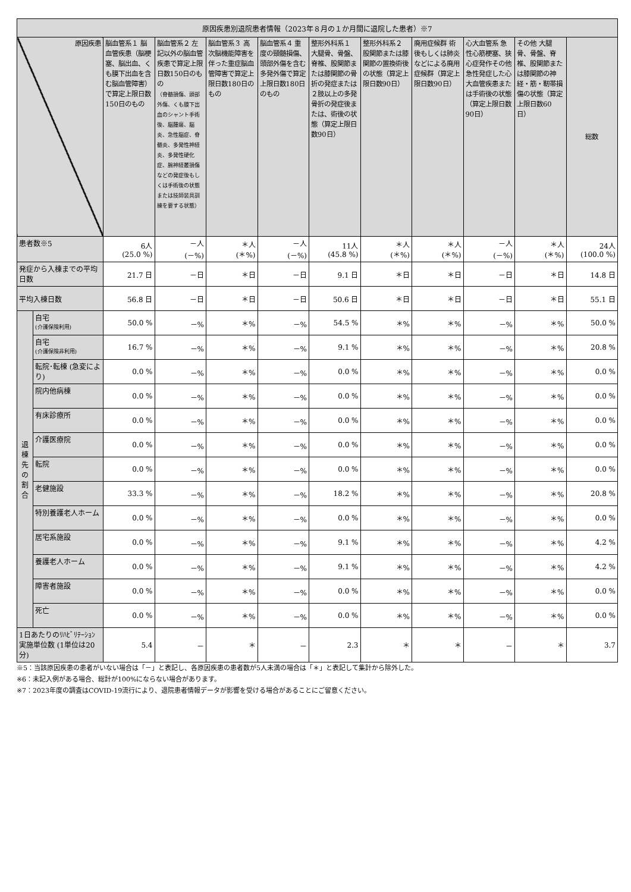| 原因疾患別退院患者情報（2023年８月の１か月間に退院した患者）※7 | | | | | | | | | | | |
| --- | --- | --- | --- | --- | --- | --- | --- | --- | --- | --- | --- |
| 原因疾患 | | 脳血管系１ 脳血管疾患（脳梗塞、脳出血、くも膜下出血を含む脳血管障害）で算定上限日数150日のもの | 脳血管系２ 左記以外の脳血管疾患で算定上限日数150日のもの （脊髄損傷、頭部外傷、くも膜下出血のシャント手術後、脳腫瘍、脳炎、急性脳症、脊髄炎、多発性神経炎、多発性硬化症、腕神経叢損傷などの発症後もしくは手術後の状態または技師装具訓練を要する状態） | 脳血管系３ 高次脳機能障害を伴った重症脳血管障害で算定上限日数180日のもの | 脳血管系４ 重度の頸髄損傷、頭部外傷を含む多発外傷で算定上限日数180日のもの | 整形外科系１ 大腿骨、骨盤、脊椎、股関節または膝関節の骨折の発症または２肢以上の多発骨折の発症後または、術後の状態（算定上限日数90日） | 整形外科系２ 股関節または膝関節の置換術後の状態（算定上限日数90日） | 廃用症候群 術後もしくは肺炎などによる廃用症候群（算定上限日数90日） | 心大血管系 急性心筋梗塞、狭心症発作その他急性発症した心大血管疾患または手術後の状態（算定上限日数90日） | その他 大腿骨、骨盤、脊椎、股関節または膝関節の神経・筋・靭帯損傷の状態（算定上限日数60日） | 総数 |
| 患者数※5 | | 6人 (25.0 %) | －人 (－%) | ＊人 (＊%) | －人 (－%) | 11人 (45.8 %) | ＊人 (＊%) | ＊人 (＊%) | －人 (－%) | ＊人 (＊%) | 24人 (100.0 %) |
| 発症から入棟までの平均日数 | | 21.7 日 | －日 | ＊日 | －日 | 9.1 日 | ＊日 | ＊日 | －日 | ＊日 | 14.8 日 |
| 平均入棟日数 | | 56.8 日 | －日 | ＊日 | －日 | 50.6 日 | ＊日 | ＊日 | －日 | ＊日 | 55.1 日 |
| 退棟先の割合 | 自宅 (介護保険利用) | 50.0 % | －% | ＊% | －% | 54.5 % | ＊% | ＊% | －% | ＊% | 50.0 % |
| | 自宅 (介護保険非利用) | 16.7 % | －% | ＊% | －% | 9.1 % | ＊% | ＊% | －% | ＊% | 20.8 % |
| | 転院･転棟 (急変により) | 0.0 % | －% | ＊% | －% | 0.0 % | ＊% | ＊% | －% | ＊% | 0.0 % |
| | 院内他病棟 | 0.0 % | －% | ＊% | －% | 0.0 % | ＊% | ＊% | －% | ＊% | 0.0 % |
| | 有床診療所 | 0.0 % | －% | ＊% | －% | 0.0 % | ＊% | ＊% | －% | ＊% | 0.0 % |
| | 介護医療院 | 0.0 % | －% | ＊% | －% | 0.0 % | ＊% | ＊% | －% | ＊% | 0.0 % |
| | 転院 | 0.0 % | －% | ＊% | －% | 0.0 % | ＊% | ＊% | －% | ＊% | 0.0 % |
| | 老健施設 | 33.3 % | －% | ＊% | －% | 18.2 % | ＊% | ＊% | －% | ＊% | 20.8 % |
| | 特別養護老人ホーム | 0.0 % | －% | ＊% | －% | 0.0 % | ＊% | ＊% | －% | ＊% | 0.0 % |
| | 居宅系施設 | 0.0 % | －% | ＊% | －% | 9.1 % | ＊% | ＊% | －% | ＊% | 4.2 % |
| | 養護老人ホーム | 0.0 % | －% | ＊% | －% | 9.1 % | ＊% | ＊% | －% | ＊% | 4.2 % |
| | 障害者施設 | 0.0 % | －% | ＊% | －% | 0.0 % | ＊% | ＊% | －% | ＊% | 0.0 % |
| | 死亡 | 0.0 % | －% | ＊% | －% | 0.0 % | ＊% | ＊% | －% | ＊% | 0.0 % |
| 1日あたりのﾘﾊﾋﾞﾘﾃｰｼｮﾝ実施単位数 (1単位は20分) | | 5.4 | － | ＊ | － | 2.3 | ＊ | ＊ | － | ＊ | 3.7 |
※5：当該原因疾患の患者がいない場合は「－」と表記し、各原因疾患の患者数が5人未満の場合は「＊」と表記して集計から除外した。
※6：未記入例がある場合、総計が100%にならない場合があります。
※7：2023年度の調査はCOVID-19流行により、退院患者情報データが影響を受ける場合があることにご留意ください。